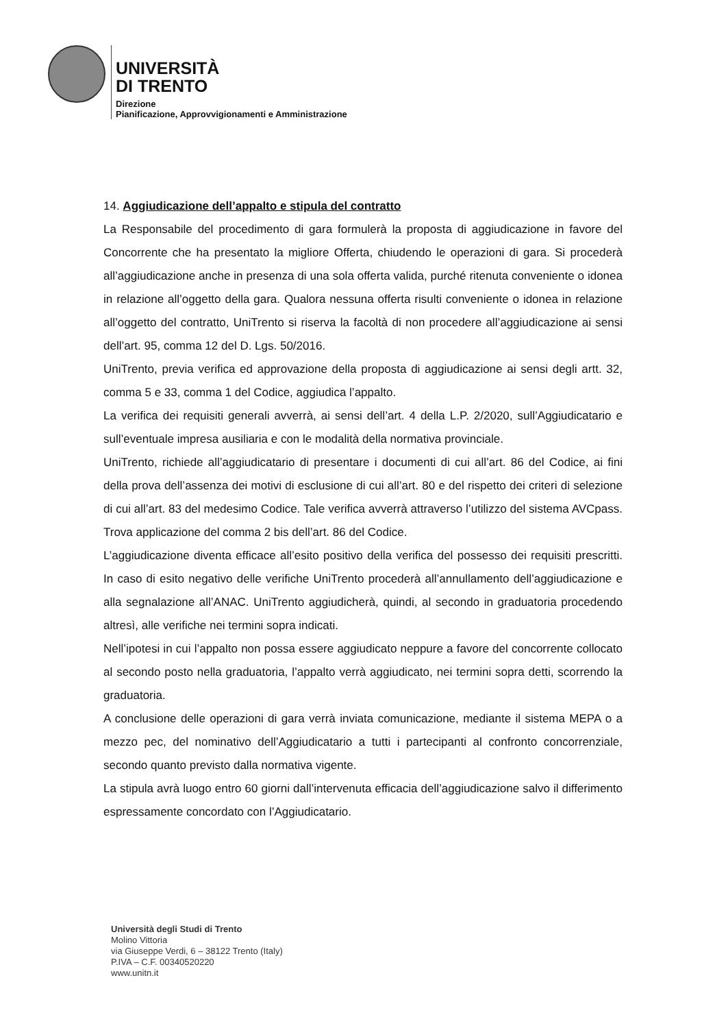UNIVERSITÀ
DI TRENTO
Direzione
Pianificazione, Approvvigionamenti e Amministrazione
14. Aggiudicazione dell’appalto e stipula del contratto
La Responsabile del procedimento di gara formulerà la proposta di aggiudicazione in favore del Concorrente che ha presentato la migliore Offerta, chiudendo le operazioni di gara. Si procederà all’aggiudicazione anche in presenza di una sola offerta valida, purché ritenuta conveniente o idonea in relazione all’oggetto della gara. Qualora nessuna offerta risulti conveniente o idonea in relazione all’oggetto del contratto, UniTrento si riserva la facoltà di non procedere all’aggiudicazione ai sensi dell’art. 95, comma 12 del D. Lgs. 50/2016.
UniTrento, previa verifica ed approvazione della proposta di aggiudicazione ai sensi degli artt. 32, comma 5 e 33, comma 1 del Codice, aggiudica l’appalto.
La verifica dei requisiti generali avverrà, ai sensi dell’art. 4 della L.P. 2/2020, sull’Aggiudicatario e sull’eventuale impresa ausiliaria e con le modalità della normativa provinciale.
UniTrento, richiede all’aggiudicatario di presentare i documenti di cui all’art. 86 del Codice, ai fini della prova dell’assenza dei motivi di esclusione di cui all’art. 80 e del rispetto dei criteri di selezione di cui all’art. 83 del medesimo Codice. Tale verifica avverrà attraverso l’utilizzo del sistema AVCpass. Trova applicazione del comma 2 bis dell’art. 86 del Codice.
L’aggiudicazione diventa efficace all’esito positivo della verifica del possesso dei requisiti prescritti. In caso di esito negativo delle verifiche UniTrento procederà all’annullamento dell’aggiudicazione e alla segnalazione all’ANAC. UniTrento aggiudicherà, quindi, al secondo in graduatoria procedendo altresì, alle verifiche nei termini sopra indicati.
Nell’ipotesi in cui l’appalto non possa essere aggiudicato neppure a favore del concorrente collocato al secondo posto nella graduatoria, l’appalto verrà aggiudicato, nei termini sopra detti, scorrendo la graduatoria.
A conclusione delle operazioni di gara verrà inviata comunicazione, mediante il sistema MEPA o a mezzo pec, del nominativo dell’Aggiudicatario a tutti i partecipanti al confronto concorrenziale, secondo quanto previsto dalla normativa vigente.
La stipula avrà luogo entro 60 giorni dall’intervenuta efficacia dell’aggiudicazione salvo il differimento espressamente concordato con l’Aggiudicatario.
Università degli Studi di Trento
Molino Vittoria
via Giuseppe Verdi, 6 – 38122 Trento (Italy)
P.IVA – C.F. 00340520220
www.unitn.it